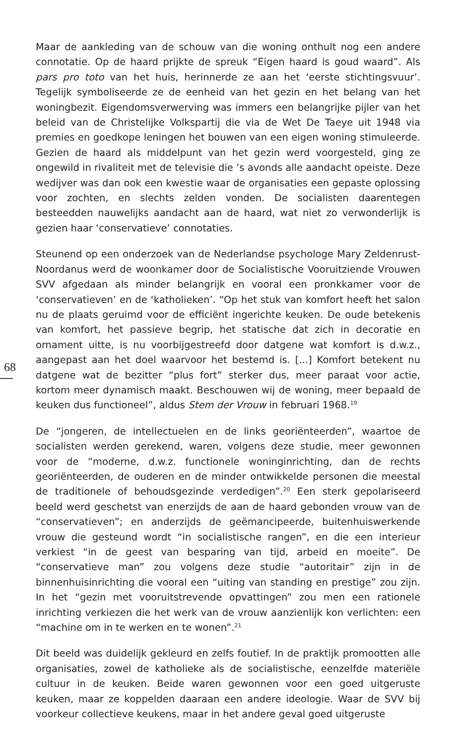68
Maar de aankleding van de schouw van die woning onthult nog een andere connotatie. Op de haard prijkte de spreuk “Eigen haard is goud waard”. Als pars pro toto van het huis, herinnerde ze aan het ‘eerste stichtingsvuur’. Tegelijk symboliseerde ze de eenheid van het gezin en het belang van het woningbezit. Eigendomsverwerving was immers een belangrijke pijler van het beleid van de Christelijke Volkspartij die via de Wet De Taeye uit 1948 via premies en goedkope leningen het bouwen van een eigen woning stimuleerde. Gezien de haard als middelpunt van het gezin werd voorgesteld, ging ze ongewild in rivaliteit met de televisie die ’s avonds alle aandacht opeiste. Deze wedijver was dan ook een kwestie waar de organisaties een gepaste oplossing voor zochten, en slechts zelden vonden. De socialisten daarentegen besteedden nauwelijks aandacht aan de haard, wat niet zo verwonderlijk is gezien haar ‘conservatieve’ connotaties.
Steunend op een onderzoek van de Nederlandse psychologe Mary Zeldenrust-Noordanus werd de woonkamer door de Socialistische Vooruitziende Vrouwen SVV afgedaan als minder belangrijk en vooral een pronkkamer voor de ‘conservatieven’ en de ‘katholieken’. “Op het stuk van komfort heeft het salon nu de plaats geruimd voor de efficiënt ingerichte keuken. De oude betekenis van komfort, het passieve begrip, het statische dat zich in decoratie en ornament uitte, is nu voorbijgestreefd door datgene wat komfort is d.w.z., aangepast aan het doel waarvoor het bestemd is. [...] Komfort betekent nu datgene wat de bezitter “plus fort” sterker dus, meer paraat voor actie, kortom meer dynamisch maakt. Beschouwen wij de woning, meer bepaald de keuken dus functioneel”, aldus Stem der Vrouw in februari 1968.<sup>19</sup>
De “jongeren, de intellectuelen en de links georiënteerden”, waartoe de socialisten werden gerekend, waren, volgens deze studie, meer gewonnen voor de “moderne, d.w.z. functionele woninginrichting, dan de rechts georiënteerden, de ouderen en de minder ontwikkelde personen die meestal de traditionele of behoudsgezinde verdedigen”.<sup>20</sup> Een sterk gepolariseerd beeld werd geschetst van enerzijds de aan de haard gebonden vrouw van de “conservatieven”; en anderzijds de geëmancipeerde, buitenhuiswerkende vrouw die gesteund wordt “in socialistische rangen”, en die een interieur verkiest “in de geest van besparing van tijd, arbeid en moeite”. De “conservatieve man” zou volgens deze studie “autoritair” zijn in de binnenhuisinrichting die vooral een “uiting van standing en prestige” zou zijn. In het “gezin met vooruitstrevende opvattingen” zou men een rationele inrichting verkiezen die het werk van de vrouw aanzienlijk kon verlichten: een “machine om in te werken en te wonen”.<sup>21</sup>
Dit beeld was duidelijk gekleurd en zelfs foutief. In de praktijk promootten alle organisaties, zowel de katholieke als de socialistische, eenzelfde materiële cultuur in de keuken. Beide waren gewonnen voor een goed uitgeruste keuken, maar ze koppelden daaraan een andere ideologie. Waar de SVV bij voorkeur collectieve keukens, maar in het andere geval goed uitgeruste